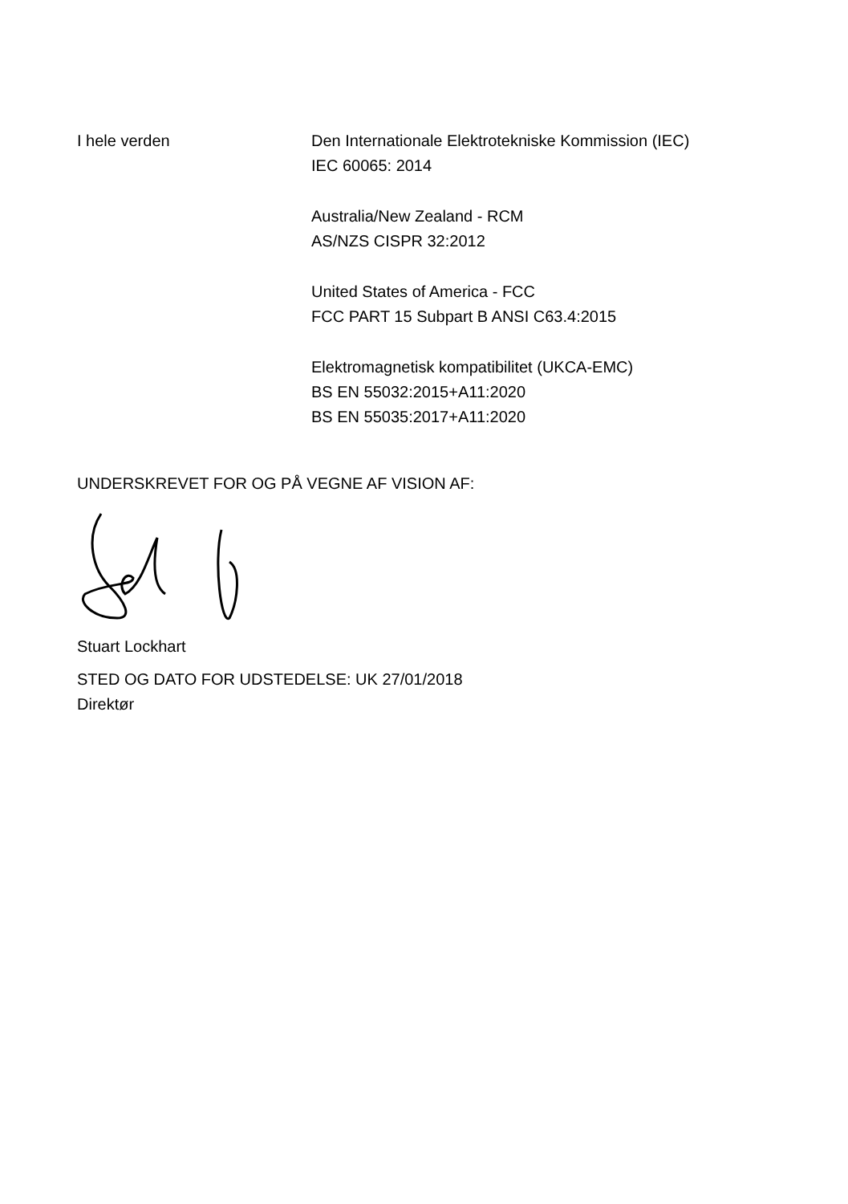I hele verden Den Internationale Elektrotekniske Kommission (IEC)
IEC 60065: 2014
Australia/New Zealand - RCM
AS/NZS CISPR 32:2012
United States of America - FCC
FCC PART 15 Subpart B ANSI C63.4:2015
Elektromagnetisk kompatibilitet (UKCA-EMC)
BS EN 55032:2015+A11:2020
BS EN 55035:2017+A11:2020
UNDERSKREVET FOR OG PÅ VEGNE AF VISION AF:
Stuart Lockhart
STED OG DATO FOR UDSTEDELSE: UK 27/01/2018
Direktør